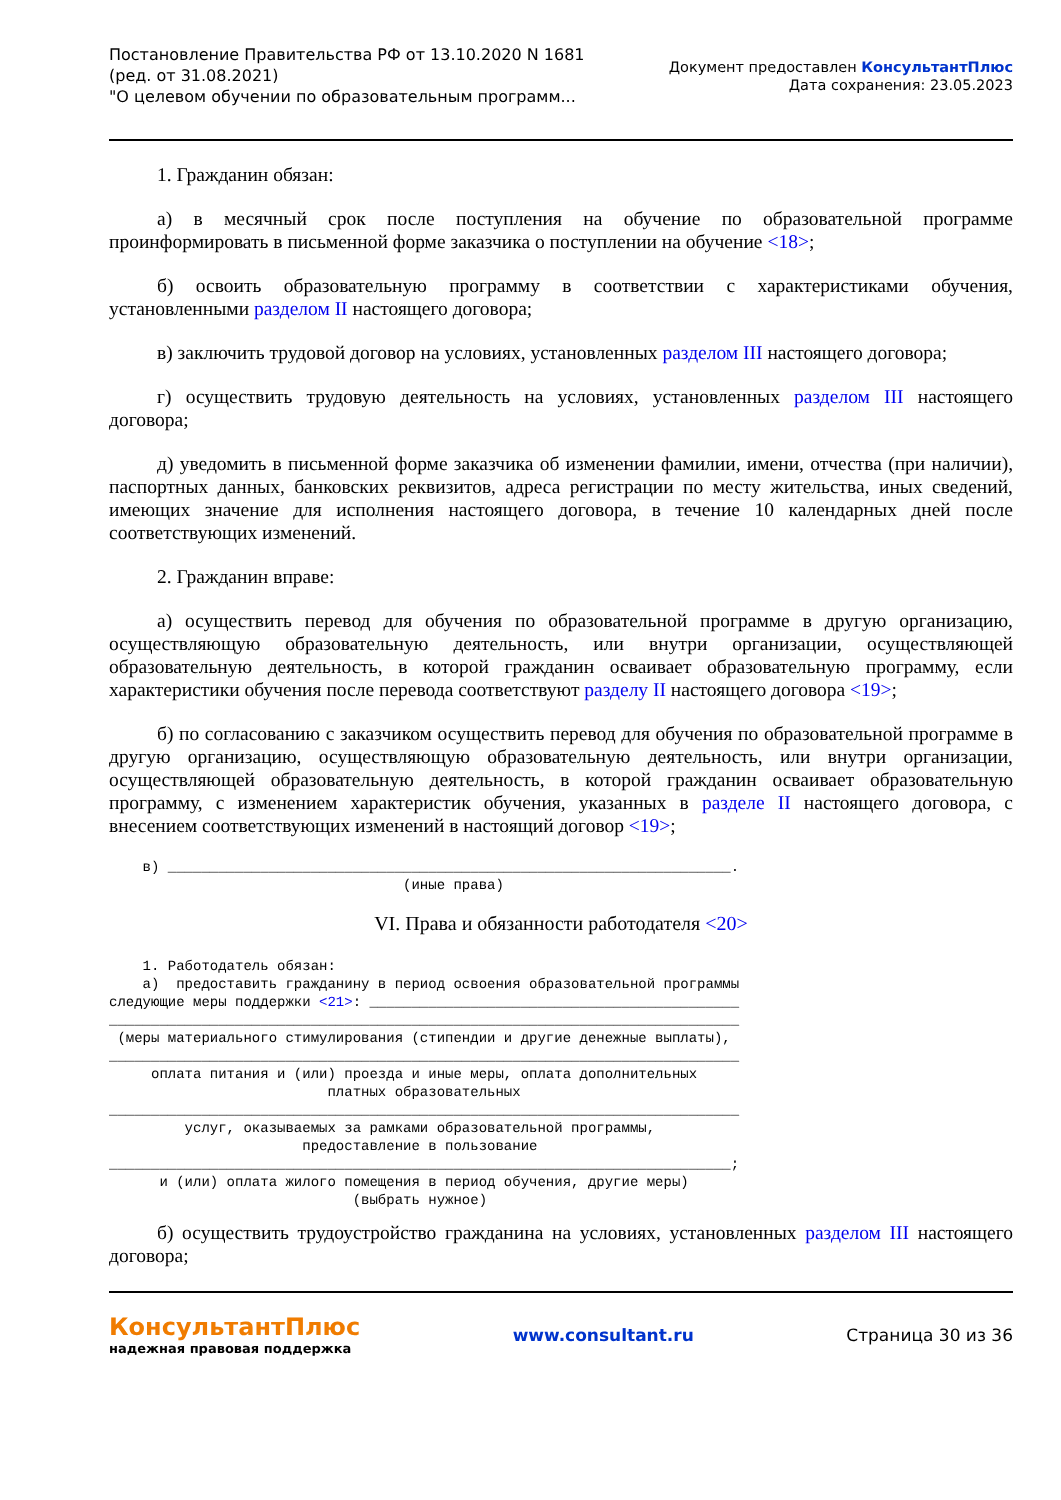Постановление Правительства РФ от 13.10.2020 N 1681
(ред. от 31.08.2021)
"О целевом обучении по образовательным программ...
Документ предоставлен КонсультантПлюс
Дата сохранения: 23.05.2023
1. Гражданин обязан:
а) в месячный срок после поступления на обучение по образовательной программе проинформировать в письменной форме заказчика о поступлении на обучение <18>;
б) освоить образовательную программу в соответствии с характеристиками обучения, установленными разделом II настоящего договора;
в) заключить трудовой договор на условиях, установленных разделом III настоящего договора;
г) осуществить трудовую деятельность на условиях, установленных разделом III настоящего договора;
д) уведомить в письменной форме заказчика об изменении фамилии, имени, отчества (при наличии), паспортных данных, банковских реквизитов, адреса регистрации по месту жительства, иных сведений, имеющих значение для исполнения настоящего договора, в течение 10 календарных дней после соответствующих изменений.
2. Гражданин вправе:
а) осуществить перевод для обучения по образовательной программе в другую организацию, осуществляющую образовательную деятельность, или внутри организации, осуществляющей образовательную деятельность, в которой гражданин осваивает образовательную программу, если характеристики обучения после перевода соответствуют разделу II настоящего договора <19>;
б) по согласованию с заказчиком осуществить перевод для обучения по образовательной программе в другую организацию, осуществляющую образовательную деятельность, или внутри организации, осуществляющей образовательную деятельность, в которой гражданин осваивает образовательную программу, с изменением характеристик обучения, указанных в разделе II настоящего договора, с внесением соответствующих изменений в настоящий договор <19>;
    в) ___________________________________________________________________.
                                   (иные права)
VI. Права и обязанности работодателя <20>
    1. Работодатель обязан:
    а)  предоставить гражданину в период освоения образовательной программы
следующие меры поддержки <21>: ____________________________________________
___________________________________________________________________________
 (меры материального стимулирования (стипендии и другие денежные выплаты),
___________________________________________________________________________
     оплата питания и (или) проезда и иные меры, оплата дополнительных
                          платных образовательных
___________________________________________________________________________
         услуг, оказываемых за рамками образовательной программы,
                       предоставление в пользование
__________________________________________________________________________;
      и (или) оплата жилого помещения в период обучения, другие меры)
                             (выбрать нужное)
б) осуществить трудоустройство гражданина на условиях, установленных разделом III настоящего договора;
КонсультантПлюс
надежная правовая поддержка
www.consultant.ru Страница 30 из 36